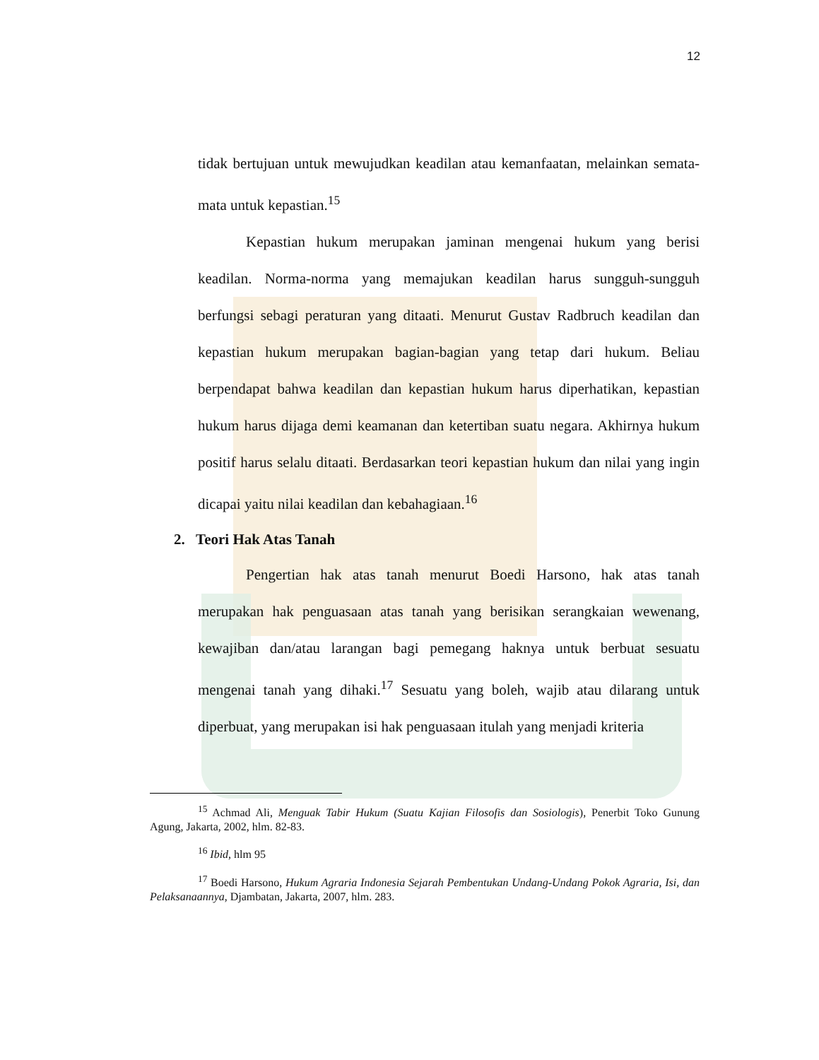12
tidak bertujuan untuk mewujudkan keadilan atau kemanfaatan, melainkan semata-mata untuk kepastian.<sup>15</sup>
Kepastian hukum merupakan jaminan mengenai hukum yang berisi keadilan. Norma-norma yang memajukan keadilan harus sungguh-sungguh berfungsi sebagi peraturan yang ditaati. Menurut Gustav Radbruch keadilan dan kepastian hukum merupakan bagian-bagian yang tetap dari hukum. Beliau berpendapat bahwa keadilan dan kepastian hukum harus diperhatikan, kepastian hukum harus dijaga demi keamanan dan ketertiban suatu negara. Akhirnya hukum positif harus selalu ditaati. Berdasarkan teori kepastian hukum dan nilai yang ingin dicapai yaitu nilai keadilan dan kebahagiaan.<sup>16</sup>
2. Teori Hak Atas Tanah
Pengertian hak atas tanah menurut Boedi Harsono, hak atas tanah merupakan hak penguasaan atas tanah yang berisikan serangkaian wewenang, kewajiban dan/atau larangan bagi pemegang haknya untuk berbuat sesuatu mengenai tanah yang dihaki.<sup>17</sup> Sesuatu yang boleh, wajib atau dilarang untuk diperbuat, yang merupakan isi hak penguasaan itulah yang menjadi kriteria
<sup>15</sup> Achmad Ali, Menguak Tabir Hukum (Suatu Kajian Filosofis dan Sosiologis), Penerbit Toko Gunung Agung, Jakarta, 2002, hlm. 82-83.
<sup>16</sup> Ibid, hlm 95
<sup>17</sup> Boedi Harsono, Hukum Agraria Indonesia Sejarah Pembentukan Undang-Undang Pokok Agraria, Isi, dan Pelaksanaannya, Djambatan, Jakarta, 2007, hlm. 283.